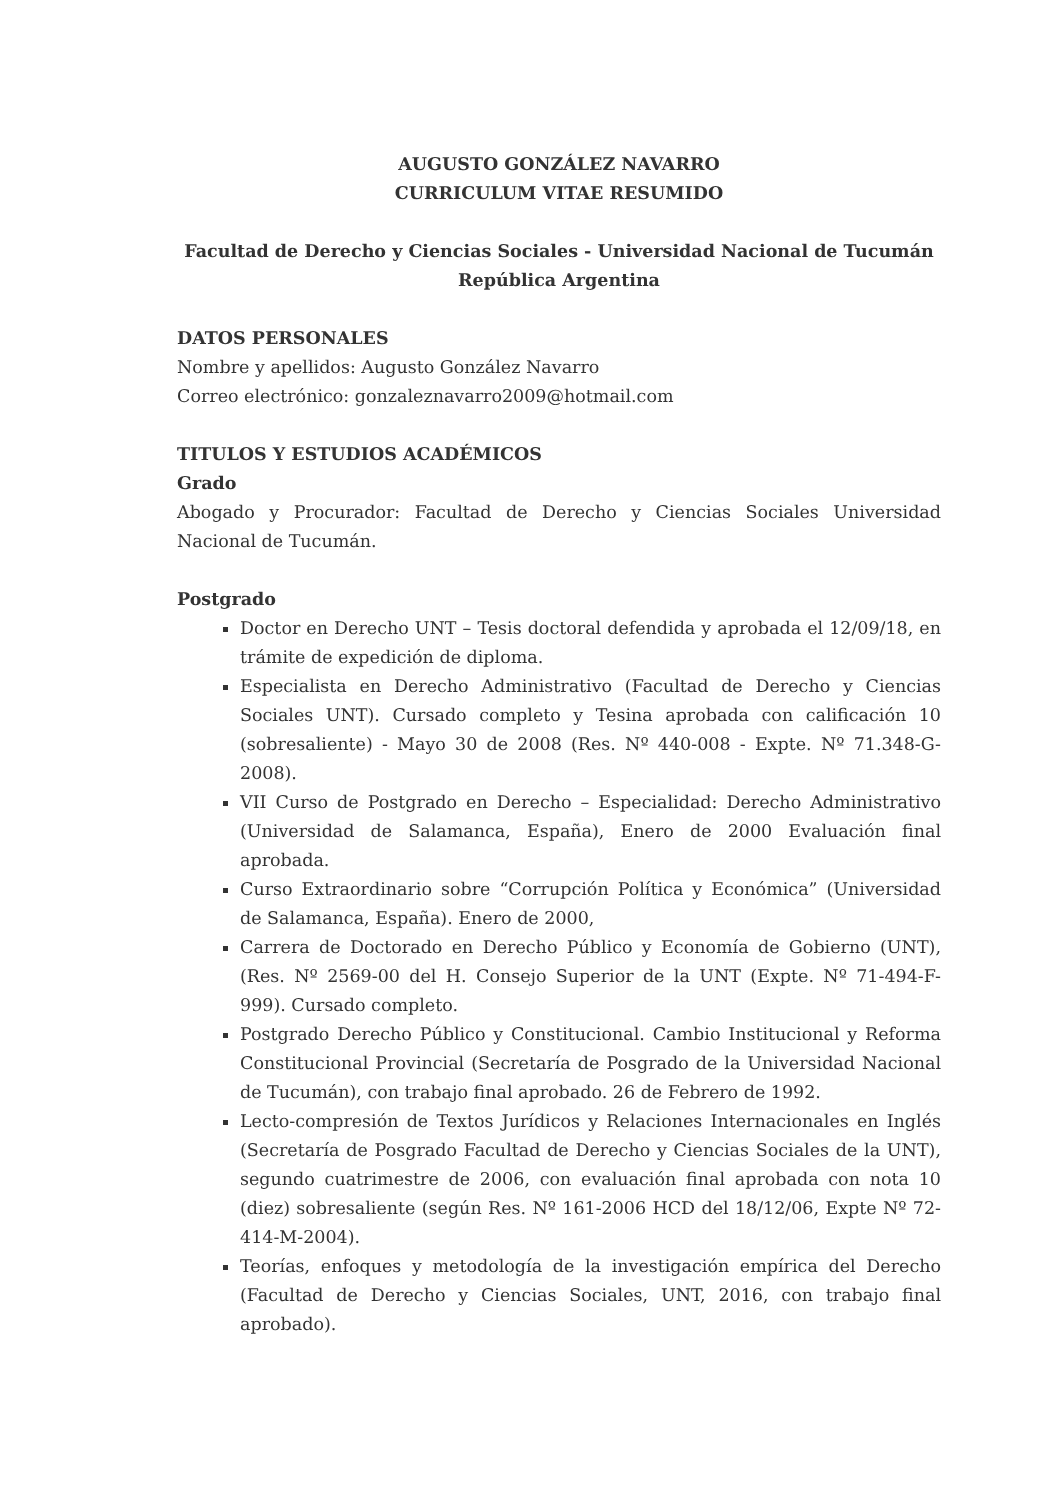AUGUSTO GONZÁLEZ NAVARRO
CURRICULUM VITAE RESUMIDO
Facultad de Derecho y Ciencias Sociales - Universidad Nacional de Tucumán
República Argentina
DATOS PERSONALES
Nombre y apellidos: Augusto González Navarro
Correo electrónico: gonzaleznavarro2009@hotmail.com
TITULOS Y ESTUDIOS ACADÉMICOS
Grado
Abogado y Procurador: Facultad de Derecho y Ciencias Sociales Universidad Nacional de Tucumán.
Postgrado
Doctor en Derecho UNT – Tesis doctoral defendida y aprobada el 12/09/18, en trámite de expedición de diploma.
Especialista en Derecho Administrativo (Facultad de Derecho y Ciencias Sociales UNT). Cursado completo y Tesina aprobada con calificación 10 (sobresaliente) - Mayo 30 de 2008 (Res. Nº 440-008 - Expte. Nº 71.348-G-2008).
VII Curso de Postgrado en Derecho – Especialidad: Derecho Administrativo (Universidad de Salamanca, España), Enero de 2000 Evaluación final aprobada.
Curso Extraordinario sobre “Corrupción Política y Económica” (Universidad de Salamanca, España). Enero de 2000,
Carrera de Doctorado en Derecho Público y Economía de Gobierno (UNT), (Res. Nº 2569-00 del H. Consejo Superior de la UNT (Expte. Nº 71-494-F-999). Cursado completo.
Postgrado Derecho Público y Constitucional. Cambio Institucional y Reforma Constitucional Provincial (Secretaría de Posgrado de la Universidad Nacional de Tucumán), con trabajo final aprobado. 26 de Febrero de 1992.
Lecto-compresión de Textos Jurídicos y Relaciones Internacionales en Inglés (Secretaría de Posgrado Facultad de Derecho y Ciencias Sociales de la UNT), segundo cuatrimestre de 2006, con evaluación final aprobada con nota 10 (diez) sobresaliente (según Res. Nº 161-2006 HCD del 18/12/06, Expte Nº 72-414-M-2004).
Teorías, enfoques y metodología de la investigación empírica del Derecho (Facultad de Derecho y Ciencias Sociales, UNT, 2016, con trabajo final aprobado).